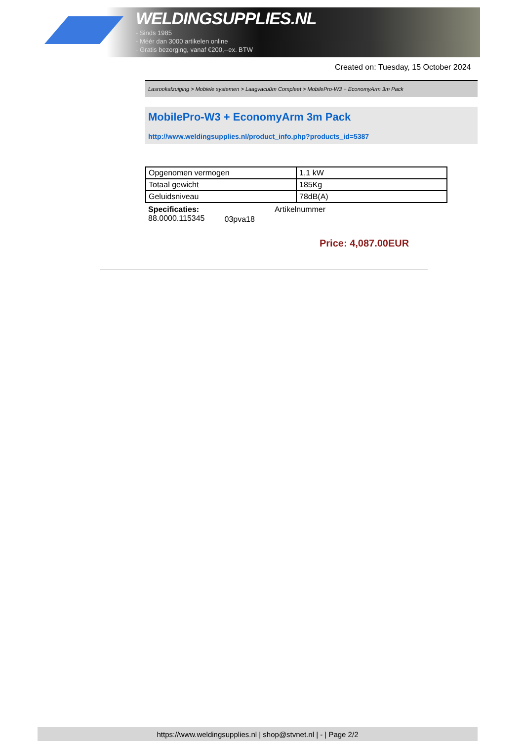WELDINGSUPPLIES.NL
- Sinds 1985
- Méér dan 3000 artikelen online
- Gratis bezorging, vanaf €200,--ex. BTW
Created on: Tuesday, 15 October 2024
Lasrookafzuiging > Mobiele systemen > Laagvacuüm Compleet > MobilePro-W3 + EconomyArm 3m Pack
MobilePro-W3 + EconomyArm 3m Pack
http://www.weldingsupplies.nl/product_info.php?products_id=5387
| Opgenomen vermogen | 1,1 kW |
| Totaal gewicht | 185Kg |
| Geluidsniveau | 78dB(A) |
Specificaties:
88.0000.115345
03pva18
Artikelnummer
Price: 4,087.00EUR
https://www.weldingsupplies.nl | shop@stvnet.nl | - | Page 2/2